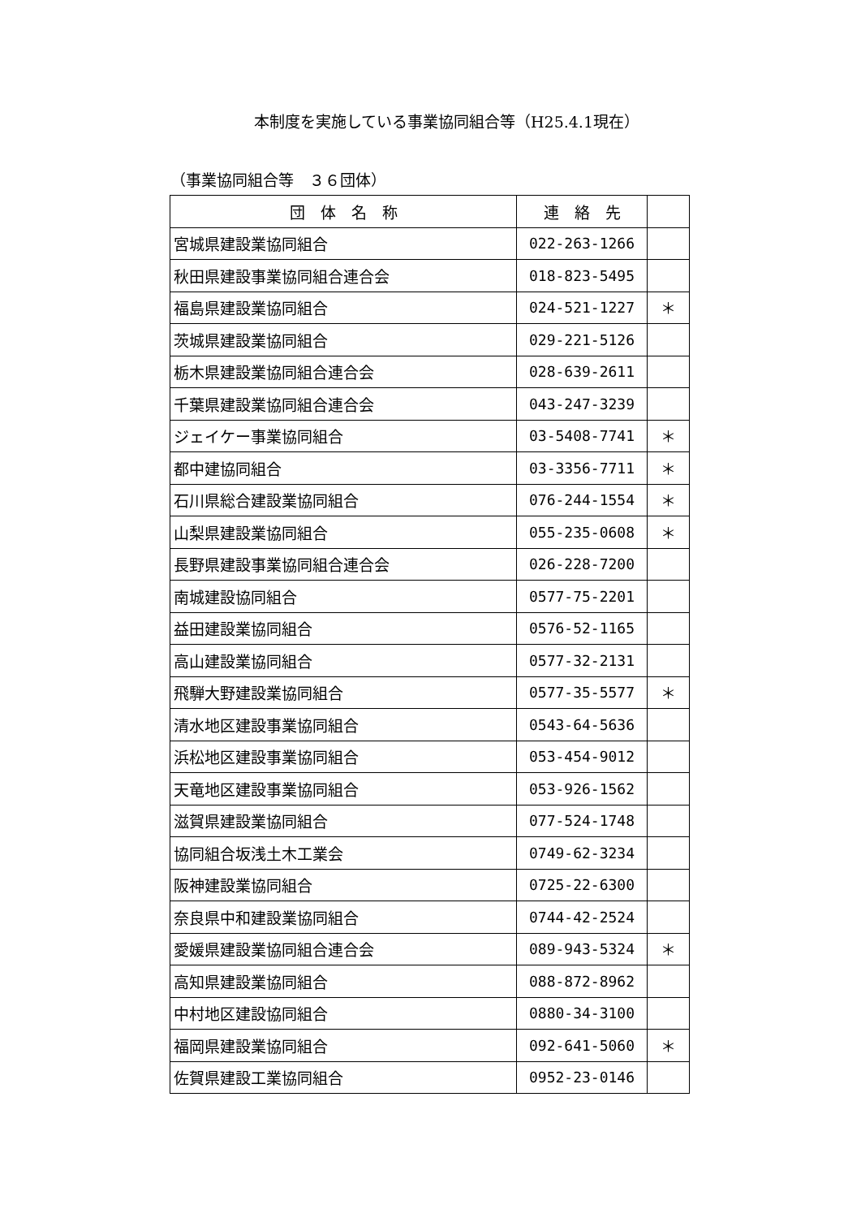本制度を実施している事業協同組合等（H25.4.1現在）
（事業協同組合等　３６団体）
| 団 体 名 称 | 連 絡 先 | |
| --- | --- | --- |
| 宮城県建設業協同組合 | 022-263-1266 | |
| 秋田県建設事業協同組合連合会 | 018-823-5495 | |
| 福島県建設業協同組合 | 024-521-1227 | ＊ |
| 茨城県建設業協同組合 | 029-221-5126 | |
| 栃木県建設業協同組合連合会 | 028-639-2611 | |
| 千葉県建設業協同組合連合会 | 043-247-3239 | |
| ジェイケー事業協同組合 | 03-5408-7741 | ＊ |
| 都中建協同組合 | 03-3356-7711 | ＊ |
| 石川県総合建設業協同組合 | 076-244-1554 | ＊ |
| 山梨県建設業協同組合 | 055-235-0608 | ＊ |
| 長野県建設事業協同組合連合会 | 026-228-7200 | |
| 南城建設協同組合 | 0577-75-2201 | |
| 益田建設業協同組合 | 0576-52-1165 | |
| 高山建設業協同組合 | 0577-32-2131 | |
| 飛騨大野建設業協同組合 | 0577-35-5577 | ＊ |
| 清水地区建設事業協同組合 | 0543-64-5636 | |
| 浜松地区建設事業協同組合 | 053-454-9012 | |
| 天竜地区建設事業協同組合 | 053-926-1562 | |
| 滋賀県建設業協同組合 | 077-524-1748 | |
| 協同組合坂浅土木工業会 | 0749-62-3234 | |
| 阪神建設業協同組合 | 0725-22-6300 | |
| 奈良県中和建設業協同組合 | 0744-42-2524 | |
| 愛媛県建設業協同組合連合会 | 089-943-5324 | ＊ |
| 高知県建設業協同組合 | 088-872-8962 | |
| 中村地区建設協同組合 | 0880-34-3100 | |
| 福岡県建設業協同組合 | 092-641-5060 | ＊ |
| 佐賀県建設工業協同組合 | 0952-23-0146 | |